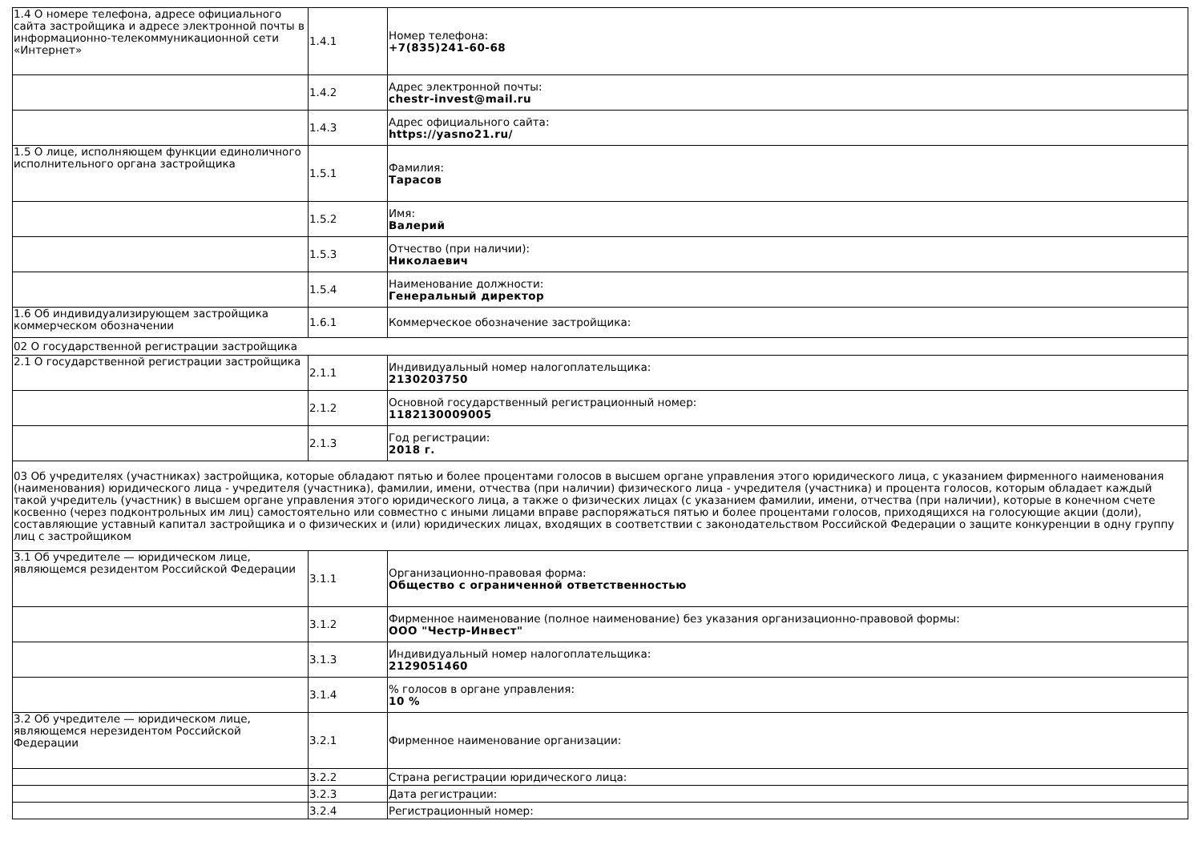| 1.4 О номере телефона, адресе официального сайта застройщика и адресе электронной почты в информационно-телекоммуникационной сети «Интернет» | 1.4.1 | Номер телефона: +7(835)241-60-68 |
| | 1.4.2 | Адрес электронной почты: chestr-invest@mail.ru |
| | 1.4.3 | Адрес официального сайта: https://yasno21.ru/ |
| 1.5 О лице, исполняющем функции единоличного исполнительного органа застройщика | 1.5.1 | Фамилия: Тарасов |
| | 1.5.2 | Имя: Валерий |
| | 1.5.3 | Отчество (при наличии): Николаевич |
| | 1.5.4 | Наименование должности: Генеральный директор |
| 1.6 Об индивидуализирующем застройщика коммерческом обозначении | 1.6.1 | Коммерческое обозначение застройщика: |
| 02 О государственной регистрации застройщика | | |
| 2.1 О государственной регистрации застройщика | 2.1.1 | Индивидуальный номер налогоплательщика: 2130203750 |
| | 2.1.2 | Основной государственный регистрационный номер: 1182130009005 |
| | 2.1.3 | Год регистрации: 2018 г. |
| 03 Об учредителях (участниках) застройщика, которые обладают пятью и более процентами голосов в высшем органе управления этого юридического лица, с указанием фирменного наименования (наименования) юридического лица - учредителя (участника), фамилии, имени, отчества (при наличии) физического лица - учредителя (участника) и процента голосов, которым обладает каждый такой учредитель (участник) в высшем органе управления этого юридического лица, а также о физических лицах (с указанием фамилии, имени, отчества (при наличии), которые в конечном счете косвенно (через подконтрольных им лиц) самостоятельно или совместно с иными лицами вправе распоряжаться пятью и более процентами голосов, приходящихся на голосующие акции (доли), составляющие уставный капитал застройщика и о физических и (или) юридических лицах, входящих в соответствии с законодательством Российской Федерации о защите конкуренции в одну группу лиц с застройщиком | | |
| 3.1 Об учредителе — юридическом лице, являющемся резидентом Российской Федерации | 3.1.1 | Организационно-правовая форма: Общество с ограниченной ответственностью |
| | 3.1.2 | Фирменное наименование (полное наименование) без указания организационно-правовой формы: ООО "Честр-Инвест" |
| | 3.1.3 | Индивидуальный номер налогоплательщика: 2129051460 |
| | 3.1.4 | % голосов в органе управления: 10 % |
| 3.2 Об учредителе — юридическом лице, являющемся нерезидентом Российской Федерации | 3.2.1 | Фирменное наименование организации: |
| | 3.2.2 | Страна регистрации юридического лица: |
| | 3.2.3 | Дата регистрации: |
| | 3.2.4 | Регистрационный номер: |